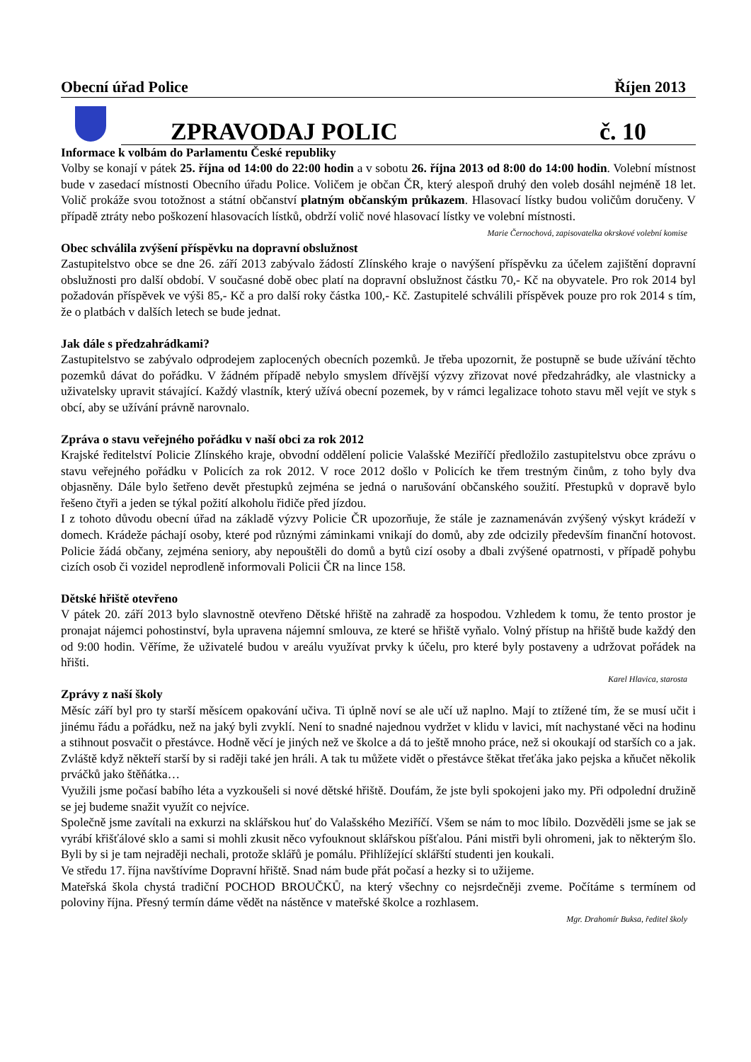Obecní úřad Police Říjen 2013
ZPRAVODAJ POLIC č. 10
Informace k volbám do Parlamentu České republiky
Volby se konají v pátek 25. října od 14:00 do 22:00 hodin a v sobotu 26. října 2013 od 8:00 do 14:00 hodin. Volební místnost bude v zasedací místnosti Obecního úřadu Police. Voličem je občan ČR, který alespoň druhý den voleb dosáhl nejméně 18 let. Volič prokáže svou totožnost a státní občanství platným občanským průkazem. Hlasovací lístky budou voličům doručeny. V případě ztráty nebo poškození hlasovacích lístků, obdrží volič nové hlasovací lístky ve volební místnosti. Marie Černochová, zapisovatelka okrskové volební komise
Obec schválila zvýšení příspěvku na dopravní obslužnost
Zastupitelstvo obce se dne 26. září 2013 zabývalo žádostí Zlínského kraje o navýšení příspěvku za účelem zajištění dopravní obslužnosti pro další období. V současné době obec platí na dopravní obslužnost částku 70,- Kč na obyvatele. Pro rok 2014 byl požadován příspěvek ve výši 85,- Kč a pro další roky částka 100,- Kč. Zastupitelé schválili příspěvek pouze pro rok 2014 s tím, že o platbách v dalších letech se bude jednat.
Jak dále s předzahrádkami?
Zastupitelstvo se zabývalo odprodejem zaplocených obecních pozemků. Je třeba upozornit, že postupně se bude užívání těchto pozemků dávat do pořádku. V žádném případě nebylo smyslem dřívější výzvy zřizovat nové předzahrádky, ale vlastnicky a uživatelsky upravit stávající. Každý vlastník, který užívá obecní pozemek, by v rámci legalizace tohoto stavu měl vejít ve styk s obcí, aby se užívání právně narovnalo.
Zpráva o stavu veřejného pořádku v naší obci za rok 2012
Krajské ředitelství Policie Zlínského kraje, obvodní oddělení policie Valašské Meziříčí předložilo zastupitelstvu obce zprávu o stavu veřejného pořádku v Policích za rok 2012. V roce 2012 došlo v Policích ke třem trestným činům, z toho byly dva objasněny. Dále bylo šetřeno devět přestupků zejména se jedná o narušování občanského soužití. Přestupků v dopravě bylo řešeno čtyři a jeden se týkal požití alkoholu řidiče před jízdou.
I z tohoto důvodu obecní úřad na základě výzvy Policie ČR upozorňuje, že stále je zaznamenáván zvýšený výskyt krádeží v domech. Krádeže páchají osoby, které pod různými záminkami vnikají do domů, aby zde odcizily především finanční hotovost. Policie žádá občany, zejména seniory, aby nepouštěli do domů a bytů cizí osoby a dbali zvýšené opatrnosti, v případě pohybu cizích osob či vozidel neprodleně informovali Policii ČR na lince 158.
Dětské hřiště otevřeno
V pátek 20. září 2013 bylo slavnostně otevřeno Dětské hřiště na zahradě za hospodou. Vzhledem k tomu, že tento prostor je pronajat nájemci pohostinství, byla upravena nájemní smlouva, ze které se hřiště vyňalo. Volný přístup na hřiště bude každý den od 9:00 hodin. Věříme, že uživatelé budou v areálu využívat prvky k účelu, pro které byly postaveny a udržovat pořádek na hřišti.
Karel Hlavica, starosta
Zprávy z naší školy
Měsíc září byl pro ty starší měsícem opakování učiva. Ti úplně noví se ale učí už naplno. Mají to ztížené tím, že se musí učit i jinému řádu a pořádku, než na jaký byli zvyklí. Není to snadné najednou vydržet v klidu v lavici, mít nachystané věci na hodinu a stihnout posvačit o přestávce. Hodně věcí je jiných než ve školce a dá to ještě mnoho práce, než si okoukají od starších co a jak. Zvláště když někteří starší by si raději také jen hráli. A tak tu můžete vidět o přestávce štěkat třeťáka jako pejska a kňučet několik prváčků jako štěňátka…
Využili jsme počasí babího léta a vyzkoušeli si nové dětské hřiště. Doufám, že jste byli spokojeni jako my. Při odpolední družině se jej budeme snažit využít co nejvíce.
Společně jsme zavítali na exkurzi na sklářskou huť do Valašského Meziříčí. Všem se nám to moc líbilo. Dozvěděli jsme se jak se vyrábí křišťálové sklo a sami si mohli zkusit něco vyfouknout sklářskou píšťalou. Páni mistři byli ohromeni, jak to některým šlo. Byli by si je tam nejraději nechali, protože sklářů je pomálu. Přihlížející sklářští studenti jen koukali.
Ve středu 17. října navštívíme Dopravní hřiště. Snad nám bude přát počasí a hezky si to užijeme.
Mateřská škola chystá tradiční POCHOD BROUČKŮ, na který všechny co nejsrdečněji zveme. Počítáme s termínem od poloviny října. Přesný termín dáme vědět na nástěnce v mateřské školce a rozhlasem.
Mgr. Drahomír Buksa, ředitel školy